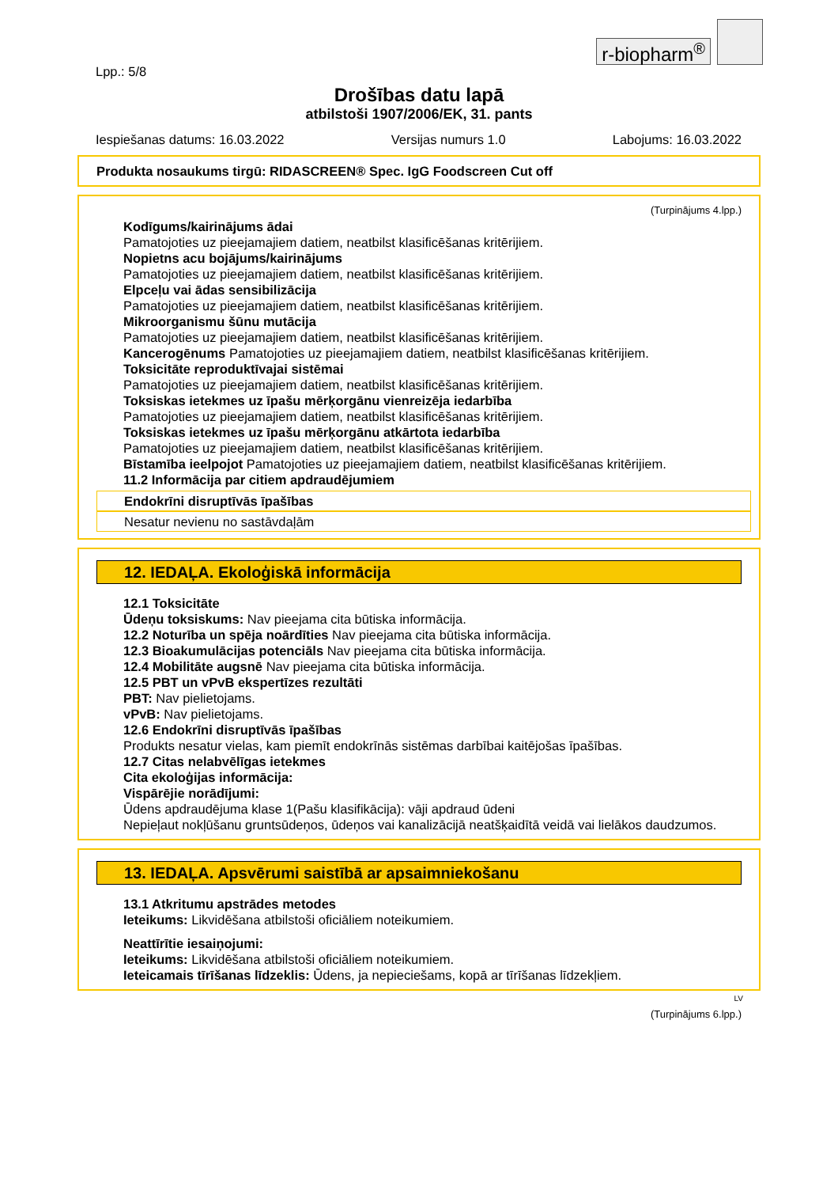r-biopharm<sup>®</sup>
Lpp.: 5/8
Drošības datu lapā
atbilstoši 1907/2006/EK, 31. pants
Iespiešanas datums: 16.03.2022 Versijas numurs 1.0 Labojums: 16.03.2022
Produkta nosaukums tirgū: RIDASCREEN® Spec. IgG Foodscreen Cut off
(Turpinājums 4.lpp.)
Kodīgums/kairinājums ādai
Pamatojoties uz pieejamajiem datiem, neatbilst klasificēšanas kritērijiem.
Nopietns acu bojājums/kairinājums
Pamatojoties uz pieejamajiem datiem, neatbilst klasificēšanas kritērijiem.
Elpceļu vai ādas sensibilizācija
Pamatojoties uz pieejamajiem datiem, neatbilst klasificēšanas kritērijiem.
Mikroorganismu šūnu mutācija
Pamatojoties uz pieejamajiem datiem, neatbilst klasificēšanas kritērijiem.
Kancerogēnums Pamatojoties uz pieejamajiem datiem, neatbilst klasificēšanas kritērijiem.
Toksicitāte reproduktīvajai sistēmai
Pamatojoties uz pieejamajiem datiem, neatbilst klasificēšanas kritērijiem.
Toksiskas ietekmes uz īpašu mērķorgānu vienreizēja iedarbība
Pamatojoties uz pieejamajiem datiem, neatbilst klasificēšanas kritērijiem.
Toksiskas ietekmes uz īpašu mērķorgānu atkārtota iedarbība
Pamatojoties uz pieejamajiem datiem, neatbilst klasificēšanas kritērijiem.
Bīstamība ieelpojot Pamatojoties uz pieejamajiem datiem, neatbilst klasificēšanas kritērijiem.
11.2 Informācija par citiem apdraudējumiem
Endokrīni disruptīvās īpašības
Nesatur nevienu no sastāvdaļām
12. IEDAĻA. Ekoloģiskā informācija
12.1 Toksicitāte
Ūdeņu toksiskums: Nav pieejama cita būtiska informācija.
12.2 Noturība un spēja noārdīties Nav pieejama cita būtiska informācija.
12.3 Bioakumulācijas potenciāls Nav pieejama cita būtiska informācija.
12.4 Mobilitāte augsnē Nav pieejama cita būtiska informācija.
12.5 PBT un vPvB ekspertīzes rezultāti
PBT: Nav pielietojams.
vPvB: Nav pielietojams.
12.6 Endokrīni disruptīvās īpašības
Produkts nesatur vielas, kam piemīt endokrīnās sistēmas darbībai kaitējošas īpašības.
12.7 Citas nelabvēlīgas ietekmes
Cita ekoloģijas informācija:
Vispārējie norādījumi:
Ūdens apdraudējuma klase 1(Pašu klasifikācija): vāji apdraud ūdeni
Nepieļaut nokļūšanu gruntsūdeņos, ūdeņos vai kanalizācijā neatšķaidītā veidā vai lielākos daudzumos.
13. IEDAĻA. Apsvērumi saistībā ar apsaimniekošanu
13.1 Atkritumu apstrādes metodes
Ieteikums: Likvidēšana atbilstoši oficiāliem noteikumiem.
Neattīrītie iesaiņojumi:
Ieteikums: Likvidēšana atbilstoši oficiāliem noteikumiem.
Ieteicamais tīrīšanas līdzeklis: Ūdens, ja nepieciešams, kopā ar tīrīšanas līdzekļiem.
LV
(Turpinājums 6.lpp.)